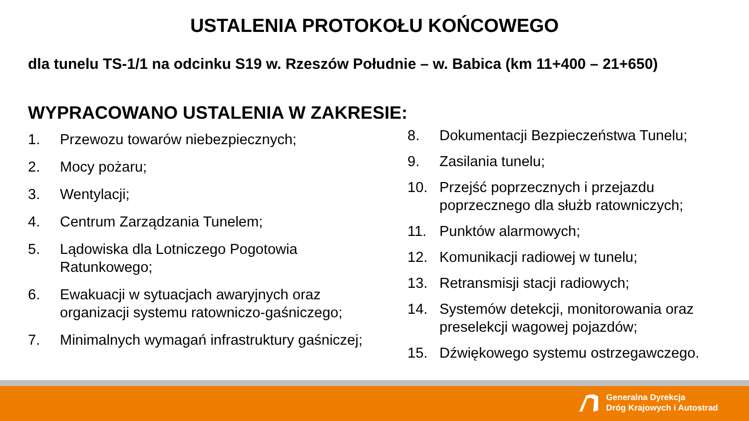USTALENIA PROTOKOŁU KOŃCOWEGO
dla tunelu TS-1/1 na odcinku S19 w. Rzeszów Południe – w. Babica (km 11+400 – 21+650)
WYPRACOWANO USTALENIA W ZAKRESIE:
1. Przewozu towarów niebezpiecznych;
2. Mocy pożaru;
3. Wentylacji;
4. Centrum Zarządzania Tunelem;
5. Lądowiska dla Lotniczego Pogotowia
Ratunkowego;
6. Ewakuacji w sytuacjach awaryjnych oraz
organizacji systemu ratowniczo-gaśniczego;
7. Minimalnych wymagań infrastruktury gaśniczej;
8. Dokumentacji Bezpieczeństwa Tunelu;
9. Zasilania tunelu;
10. Przejść poprzecznych i przejazdu
poprzecznego dla służb ratowniczych;
11. Punktów alarmowych;
12. Komunikacji radiowej w tunelu;
13. Retransmisji stacji radiowych;
14. Systemów detekcji, monitorowania oraz
preselekcji wagowej pojazdów;
15. Dźwiękowego systemu ostrzegawczego.
Generalna Dyrekcja
Dróg Krajowych i Autostrad